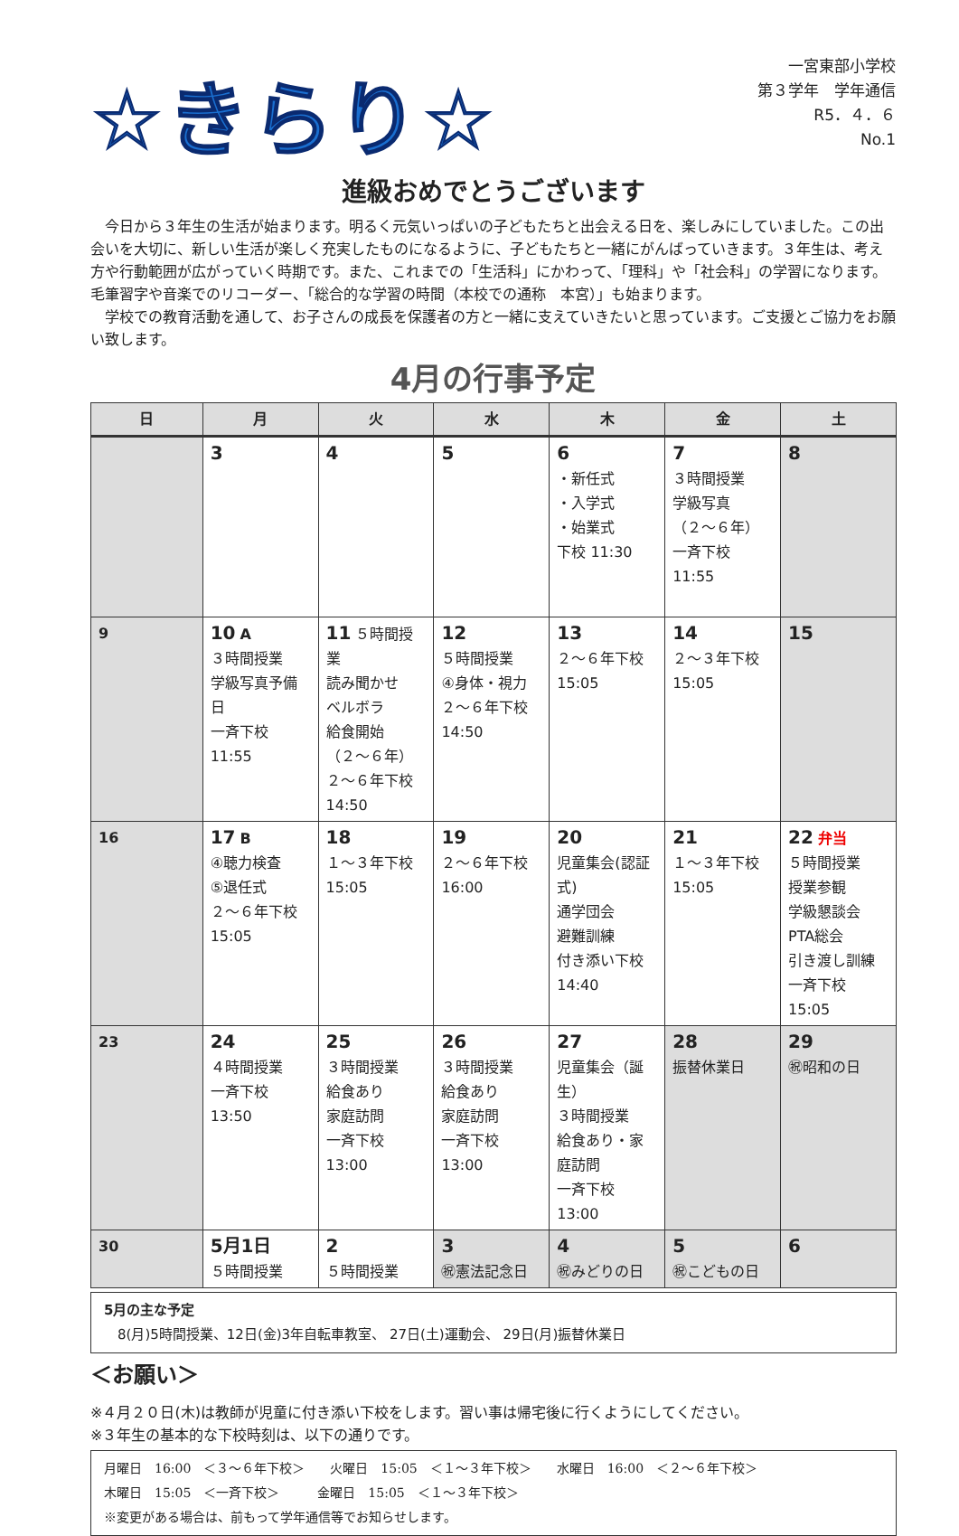☆きらり☆
一宮東部小学校
第３学年　学年通信
R5．４．６
No.1
進級おめでとうございます
今日から３年生の生活が始まります。明るく元気いっぱいの子どもたちと出会える日を、楽しみにしていました。この出会いを大切に、新しい生活が楽しく充実したものになるように、子どもたちと一緒にがんばっていきます。３年生は、考え方や行動範囲が広がっていく時期です。また、これまでの「生活科」にかわって、「理科」や「社会科」の学習になります。毛筆習字や音楽でのリコーダー、「総合的な学習の時間（本校での通称　本宮）」も始まります。
学校での教育活動を通して、お子さんの成長を保護者の方と一緒に支えていきたいと思っています。ご支援とご協力をお願い致します。
4月の行事予定
| 日 | 月 | 火 | 水 | 木 | 金 | 土 |
| --- | --- | --- | --- | --- | --- | --- |
| | 3 | 4 | 5 | 6 ・新任式 ・入学式 ・始業式 下校 11:30 | 7 ３時間授業 学級写真 （２～６年） 一斉下校 11:55 | 8 |
| 9 | 10 A ３時間授業 学級写真予備日 一斉下校 11:55 | 11 ５時間授業 読み聞かせ ベルボラ 給食開始 （２～６年） ２～６年下校 14:50 | 12 ５時間授業 ④身体・視力 ２～６年下校 14:50 | 13 ２～６年下校 15:05 | 14 ２～３年下校 15:05 | 15 |
| 16 | 17 B ④聴力検査 ⑤退任式 ２～６年下校 15:05 | 18 １～３年下校 15:05 | 19 ２～６年下校 16:00 | 20 児童集会(認証式) 通学団会 避難訓練 付き添い下校 14:40 | 21 １～３年下校 15:05 | 22 弁当 ５時間授業 授業参観 学級懇談会 PTA総会 引き渡し訓練 一斉下校 15:05 |
| 23 | 24 ４時間授業 一斉下校 13:50 | 25 ３時間授業 給食あり 家庭訪問 一斉下校 13:00 | 26 ３時間授業 給食あり 家庭訪問 一斉下校 13:00 | 27 児童集会（誕生） ３時間授業 給食あり・家庭訪問 一斉下校 13:00 | 28 振替休業日 | 29 ㊗昭和の日 |
| 30 | 5月1日 ５時間授業 | 2 ５時間授業 | 3 ㊗憲法記念日 | 4 ㊗みどりの日 | 5 ㊗こどもの日 | 6 |
5月の主な予定
　8(月)5時間授業、12日(金)3年自転車教室、 27日(土)運動会、 29日(月)振替休業日
＜お願い＞
※４月２０日(木)は教師が児童に付き添い下校をします。習い事は帰宅後に行くようにしてください。
※３年生の基本的な下校時刻は、以下の通りです。
月曜日　16:00　＜３～６年下校＞　　火曜日　15:05　＜１～３年下校＞　　水曜日　16:00　＜２～６年下校＞
木曜日　15:05　＜一斉下校＞　　　金曜日　15:05　＜１～３年下校＞
※変更がある場合は、前もって学年通信等でお知らせします。